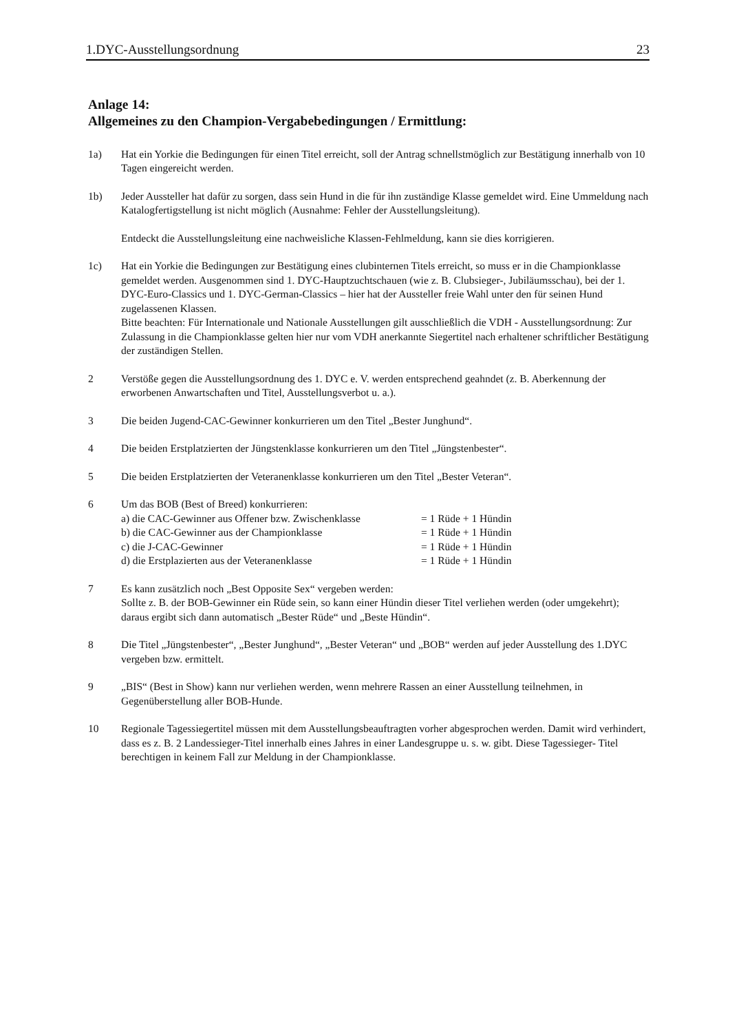1.DYC-Ausstellungsordnung 23
Anlage 14:
Allgemeines zu den Champion-Vergabebedingungen / Ermittlung:
1a) Hat ein Yorkie die Bedingungen für einen Titel erreicht, soll der Antrag schnellstmöglich zur Bestätigung innerhalb von 10 Tagen eingereicht werden.
1b) Jeder Aussteller hat dafür zu sorgen, dass sein Hund in die für ihn zuständige Klasse gemeldet wird. Eine Ummeldung nach Katalogfertigstellung ist nicht möglich (Ausnahme: Fehler der Ausstellungsleitung).
Entdeckt die Ausstellungsleitung eine nachweisliche Klassen-Fehlmeldung, kann sie dies korrigieren.
1c) Hat ein Yorkie die Bedingungen zur Bestätigung eines clubinternen Titels erreicht, so muss er in die Championklasse gemeldet werden. Ausgenommen sind 1. DYC-Hauptzuchtschauen (wie z. B. Clubsieger-, Jubiläumsschau), bei der 1. DYC-Euro-Classics und 1. DYC-German-Classics – hier hat der Aussteller freie Wahl unter den für seinen Hund zugelassenen Klassen.
Bitte beachten: Für Internationale und Nationale Ausstellungen gilt ausschließlich die VDH - Ausstellungsordnung: Zur Zulassung in die Championklasse gelten hier nur vom VDH anerkannte Siegertitel nach erhaltener schriftlicher Bestätigung der zuständigen Stellen.
2 Verstöße gegen die Ausstellungsordnung des 1. DYC e. V. werden entsprechend geahndet (z. B. Aberkennung der erworbenen Anwartschaften und Titel, Ausstellungsverbot u. a.).
3 Die beiden Jugend-CAC-Gewinner konkurrieren um den Titel „Bester Junghund“.
4 Die beiden Erstplatzierten der Jüngstenklasse konkurrieren um den Titel „Jüngstenbester“.
5 Die beiden Erstplatzierten der Veteranenklasse konkurrieren um den Titel „Bester Veteran“.
6 Um das BOB (Best of Breed) konkurrieren:
a) die CAC-Gewinner aus Offener bzw. Zwischenklasse = 1 Rüde + 1 Hündin
b) die CAC-Gewinner aus der Championklasse = 1 Rüde + 1 Hündin
c) die J-CAC-Gewinner = 1 Rüde + 1 Hündin
d) die Erstplazierten aus der Veteranenklasse = 1 Rüde + 1 Hündin
7 Es kann zusätzlich noch „Best Opposite Sex“ vergeben werden:
Sollte z. B. der BOB-Gewinner ein Rüde sein, so kann einer Hündin dieser Titel verliehen werden (oder umgekehrt); daraus ergibt sich dann automatisch „Bester Rüde“ und „Beste Hündin“.
8 Die Titel „Jüngstenbester“, „Bester Junghund“, „Bester Veteran“ und „BOB“ werden auf jeder Ausstellung des 1.DYC vergeben bzw. ermittelt.
9 „BIS“ (Best in Show) kann nur verliehen werden, wenn mehrere Rassen an einer Ausstellung teilnehmen, in Gegenüberstellung aller BOB-Hunde.
10 Regionale Tagessiegertitel müssen mit dem Ausstellungsbeauftragten vorher abgesprochen werden. Damit wird verhindert, dass es z. B. 2 Landessieger-Titel innerhalb eines Jahres in einer Landesgruppe u. s. w. gibt. Diese Tagessieger- Titel berechtigen in keinem Fall zur Meldung in der Championklasse.